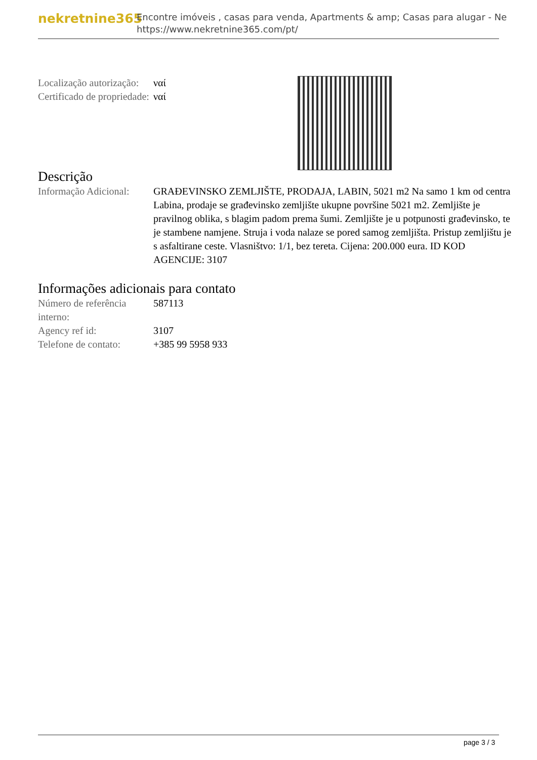nekretnine365
Encontre imóveis , casas para venda, Apartments & amp; Casas para alugar - Ne
https://www.nekretnine365.com/pt/
| Localização autorização: | ναί |
| Certificado de propriedade: | ναί |
Descrição
| Informação Adicional: | GRAĐEVINSKO ZEMLJIŠTE, PRODAJA, LABIN, 5021 m2 Na samo 1 km od centra Labina, prodaje se građevinsko zemljište ukupne površine 5021 m2. Zemljište je pravilnog oblika, s blagim padom prema šumi. Zemljište je u potpunosti građevinsko, te je stambene namjene. Struja i voda nalaze se pored samog zemljišta. Pristup zemljištu je s asfaltirane ceste. Vlasništvo: 1/1, bez tereta. Cijena: 200.000 eura. ID KOD AGENCIJE: 3107 |
Informações adicionais para contato
| Número de referência interno: | 587113 |
| Agency ref id: | 3107 |
| Telefone de contato: | +385 99 5958 933 |
page 3 / 3